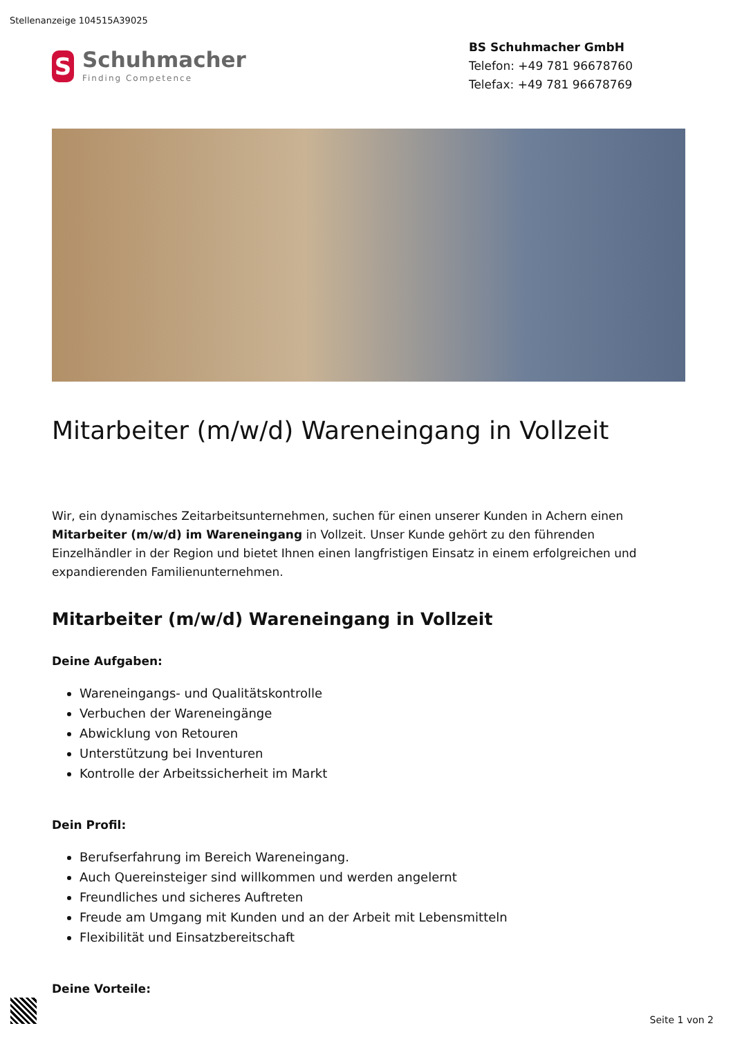Stellenanzeige 104515A39025
S
Schuhmacher
Finding Competence
BS Schuhmacher GmbH
Telefon: +49 781 96678760
Telefax: +49 781 96678769
Mitarbeiter (m/w/d) Wareneingang in Vollzeit
Wir, ein dynamisches Zeitarbeitsunternehmen, suchen für einen unserer Kunden in Achern einen Mitarbeiter (m/w/d) im Wareneingang in Vollzeit. Unser Kunde gehört zu den führenden Einzelhändler in der Region und bietet Ihnen einen langfristigen Einsatz in einem erfolgreichen und expandierenden Familienunternehmen.
Mitarbeiter (m/w/d) Wareneingang in Vollzeit
Deine Aufgaben:
Wareneingangs- und Qualitätskontrolle
Verbuchen der Wareneingänge
Abwicklung von Retouren
Unterstützung bei Inventuren
Kontrolle der Arbeitssicherheit im Markt
Dein Profil:
Berufserfahrung im Bereich Wareneingang.
Auch Quereinsteiger sind willkommen und werden angelernt
Freundliches und sicheres Auftreten
Freude am Umgang mit Kunden und an der Arbeit mit Lebensmitteln
Flexibilität und Einsatzbereitschaft
Deine Vorteile:
Seite 1 von 2